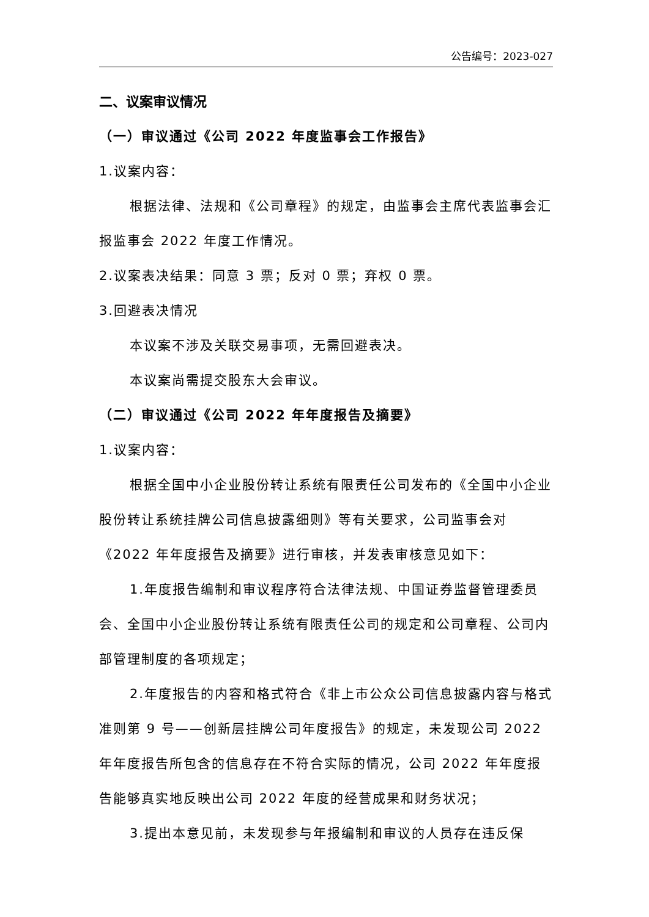公告编号：2023-027
二、议案审议情况
（一）审议通过《公司 2022 年度监事会工作报告》
1.议案内容：
根据法律、法规和《公司章程》的规定，由监事会主席代表监事会汇报监事会 2022 年度工作情况。
2.议案表决结果：同意 3 票；反对 0 票；弃权 0 票。
3.回避表决情况
本议案不涉及关联交易事项，无需回避表决。
本议案尚需提交股东大会审议。
（二）审议通过《公司 2022 年年度报告及摘要》
1.议案内容：
根据全国中小企业股份转让系统有限责任公司发布的《全国中小企业股份转让系统挂牌公司信息披露细则》等有关要求，公司监事会对《2022 年年度报告及摘要》进行审核，并发表审核意见如下：
1.年度报告编制和审议程序符合法律法规、中国证券监督管理委员会、全国中小企业股份转让系统有限责任公司的规定和公司章程、公司内部管理制度的各项规定；
2.年度报告的内容和格式符合《非上市公众公司信息披露内容与格式准则第 9 号——创新层挂牌公司年度报告》的规定，未发现公司 2022 年年度报告所包含的信息存在不符合实际的情况，公司 2022 年年度报告能够真实地反映出公司 2022 年度的经营成果和财务状况；
3.提出本意见前，未发现参与年报编制和审议的人员存在违反保